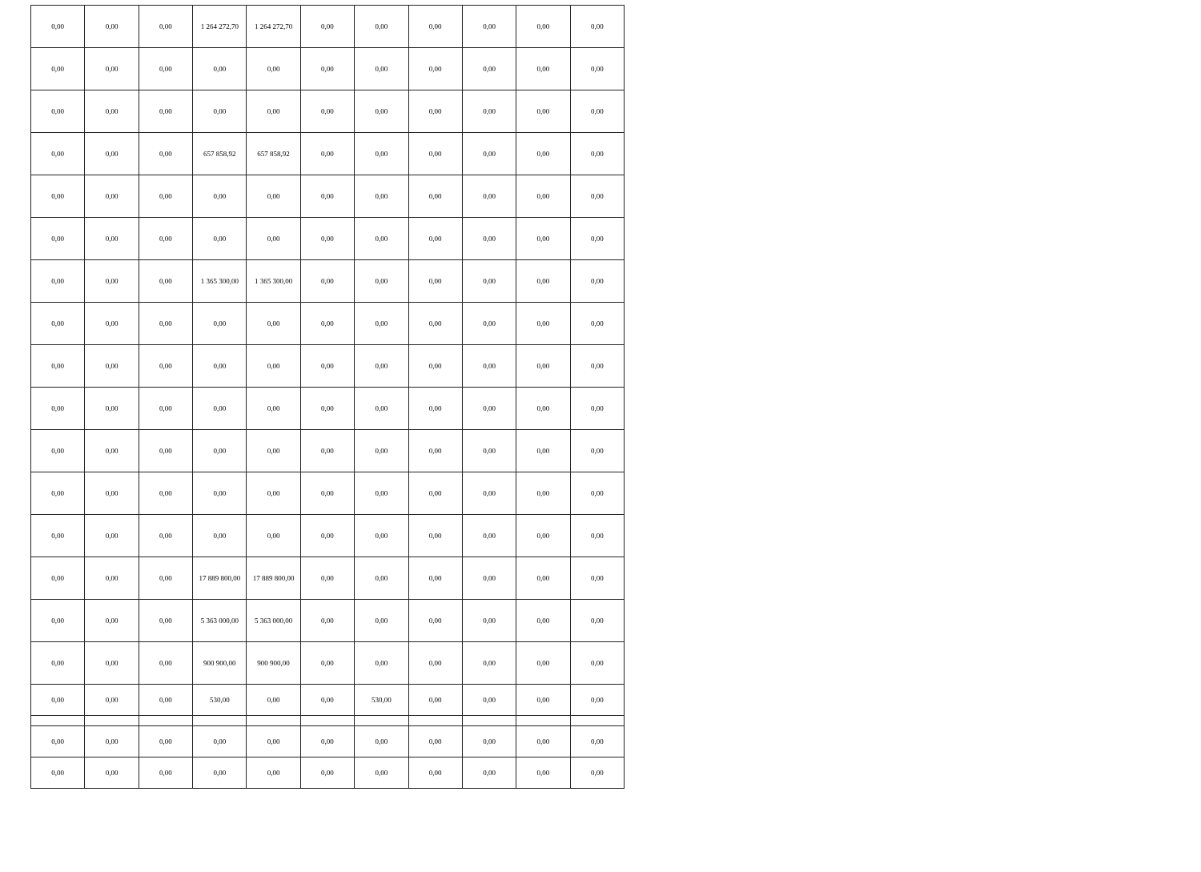| 0,00 | 0,00 | 0,00 | 1 264 272,70 | 1 264 272,70 | 0,00 | 0,00 | 0,00 | 0,00 | 0,00 | 0,00 |
| 0,00 | 0,00 | 0,00 | 0,00 | 0,00 | 0,00 | 0,00 | 0,00 | 0,00 | 0,00 | 0,00 |
| 0,00 | 0,00 | 0,00 | 0,00 | 0,00 | 0,00 | 0,00 | 0,00 | 0,00 | 0,00 | 0,00 |
| 0,00 | 0,00 | 0,00 | 657 858,92 | 657 858,92 | 0,00 | 0,00 | 0,00 | 0,00 | 0,00 | 0,00 |
| 0,00 | 0,00 | 0,00 | 0,00 | 0,00 | 0,00 | 0,00 | 0,00 | 0,00 | 0,00 | 0,00 |
| 0,00 | 0,00 | 0,00 | 0,00 | 0,00 | 0,00 | 0,00 | 0,00 | 0,00 | 0,00 | 0,00 |
| 0,00 | 0,00 | 0,00 | 1 365 300,00 | 1 365 300,00 | 0,00 | 0,00 | 0,00 | 0,00 | 0,00 | 0,00 |
| 0,00 | 0,00 | 0,00 | 0,00 | 0,00 | 0,00 | 0,00 | 0,00 | 0,00 | 0,00 | 0,00 |
| 0,00 | 0,00 | 0,00 | 0,00 | 0,00 | 0,00 | 0,00 | 0,00 | 0,00 | 0,00 | 0,00 |
| 0,00 | 0,00 | 0,00 | 0,00 | 0,00 | 0,00 | 0,00 | 0,00 | 0,00 | 0,00 | 0,00 |
| 0,00 | 0,00 | 0,00 | 0,00 | 0,00 | 0,00 | 0,00 | 0,00 | 0,00 | 0,00 | 0,00 |
| 0,00 | 0,00 | 0,00 | 0,00 | 0,00 | 0,00 | 0,00 | 0,00 | 0,00 | 0,00 | 0,00 |
| 0,00 | 0,00 | 0,00 | 0,00 | 0,00 | 0,00 | 0,00 | 0,00 | 0,00 | 0,00 | 0,00 |
| 0,00 | 0,00 | 0,00 | 17 889 800,00 | 17 889 800,00 | 0,00 | 0,00 | 0,00 | 0,00 | 0,00 | 0,00 |
| 0,00 | 0,00 | 0,00 | 5 363 000,00 | 5 363 000,00 | 0,00 | 0,00 | 0,00 | 0,00 | 0,00 | 0,00 |
| 0,00 | 0,00 | 0,00 | 900 900,00 | 900 900,00 | 0,00 | 0,00 | 0,00 | 0,00 | 0,00 | 0,00 |
| 0,00 | 0,00 | 0,00 | 530,00 | 0,00 | 0,00 | 530,00 | 0,00 | 0,00 | 0,00 | 0,00 |
| 0,00 | 0,00 | 0,00 | 0,00 | 0,00 | 0,00 | 0,00 | 0,00 | 0,00 | 0,00 | 0,00 |
| 0,00 | 0,00 | 0,00 | 0,00 | 0,00 | 0,00 | 0,00 | 0,00 | 0,00 | 0,00 | 0,00 |